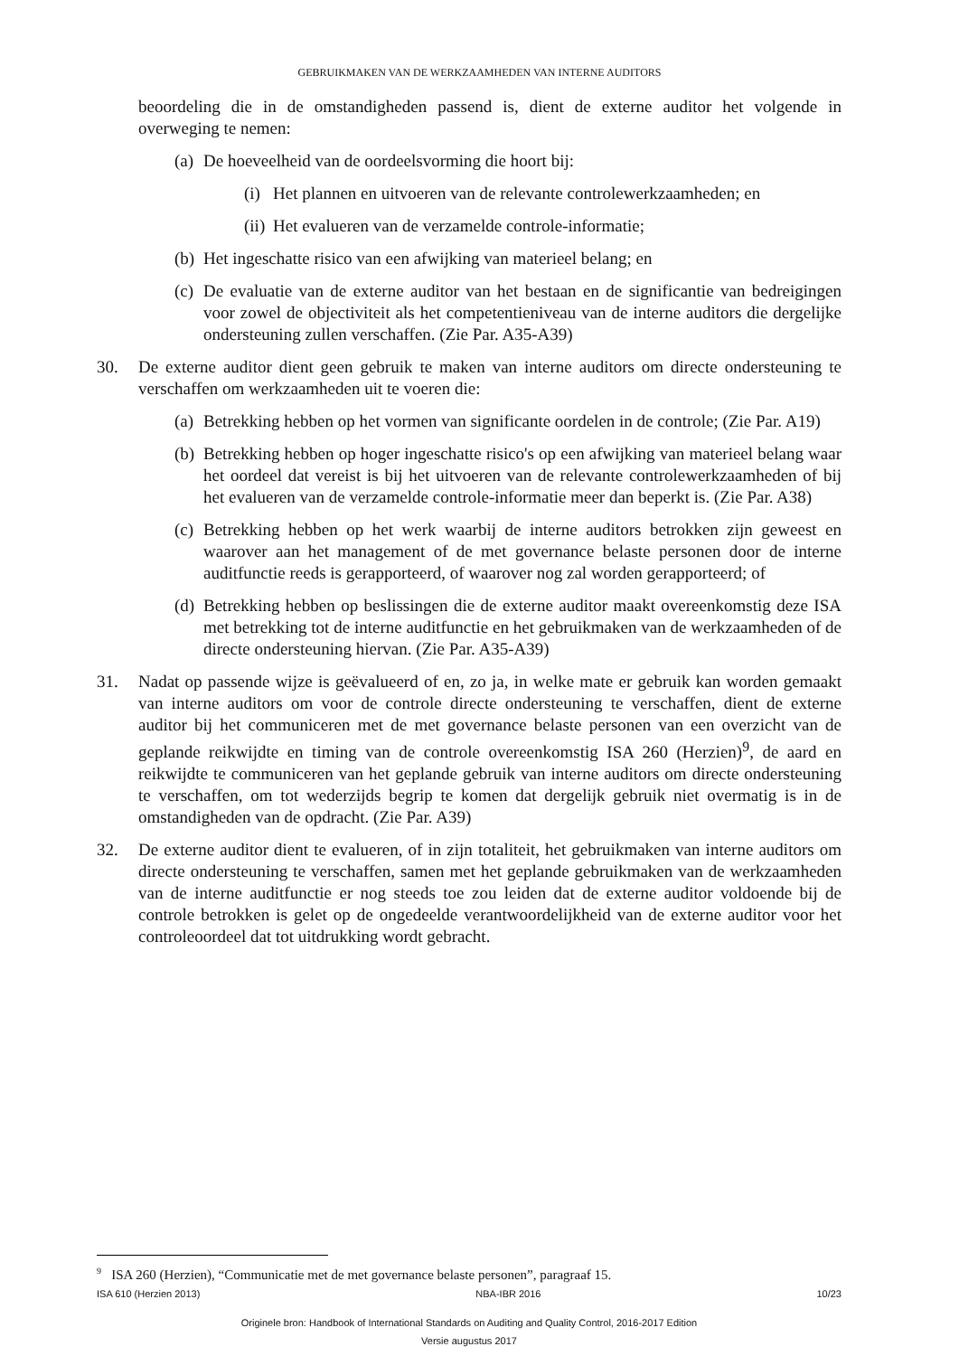GEBRUIKMAKEN VAN DE WERKZAAMHEDEN VAN INTERNE AUDITORS
beoordeling die in de omstandigheden passend is, dient de externe auditor het volgende in overweging te nemen:
(a) De hoeveelheid van de oordeelsvorming die hoort bij:
(i) Het plannen en uitvoeren van de relevante controlewerkzaamheden; en
(ii) Het evalueren van de verzamelde controle-informatie;
(b) Het ingeschatte risico van een afwijking van materieel belang; en
(c) De evaluatie van de externe auditor van het bestaan en de significantie van bedreigingen voor zowel de objectiviteit als het competentieniveau van de interne auditors die dergelijke ondersteuning zullen verschaffen. (Zie Par. A35-A39)
30. De externe auditor dient geen gebruik te maken van interne auditors om directe ondersteuning te verschaffen om werkzaamheden uit te voeren die:
(a) Betrekking hebben op het vormen van significante oordelen in de controle; (Zie Par. A19)
(b) Betrekking hebben op hoger ingeschatte risico's op een afwijking van materieel belang waar het oordeel dat vereist is bij het uitvoeren van de relevante controlewerkzaamheden of bij het evalueren van de verzamelde controle-informatie meer dan beperkt is. (Zie Par. A38)
(c) Betrekking hebben op het werk waarbij de interne auditors betrokken zijn geweest en waarover aan het management of de met governance belaste personen door de interne auditfunctie reeds is gerapporteerd, of waarover nog zal worden gerapporteerd; of
(d) Betrekking hebben op beslissingen die de externe auditor maakt overeenkomstig deze ISA met betrekking tot de interne auditfunctie en het gebruikmaken van de werkzaamheden of de directe ondersteuning hiervan. (Zie Par. A35-A39)
31. Nadat op passende wijze is geëvalueerd of en, zo ja, in welke mate er gebruik kan worden gemaakt van interne auditors om voor de controle directe ondersteuning te verschaffen, dient de externe auditor bij het communiceren met de met governance belaste personen van een overzicht van de geplande reikwijdte en timing van de controle overeenkomstig ISA 260 (Herzien)<sup>9</sup>, de aard en reikwijdte te communiceren van het geplande gebruik van interne auditors om directe ondersteuning te verschaffen, om tot wederzijds begrip te komen dat dergelijk gebruik niet overmatig is in de omstandigheden van de opdracht. (Zie Par. A39)
32. De externe auditor dient te evalueren, of in zijn totaliteit, het gebruikmaken van interne auditors om directe ondersteuning te verschaffen, samen met het geplande gebruikmaken van de werkzaamheden van de interne auditfunctie er nog steeds toe zou leiden dat de externe auditor voldoende bij de controle betrokken is gelet op de ongedeelde verantwoordelijkheid van de externe auditor voor het controleoordeel dat tot uitdrukking wordt gebracht.
<sup>9</sup> ISA 260 (Herzien), “Communicatie met de met governance belaste personen”, paragraaf 15.
ISA 610 (Herzien 2013) NBA-IBR 2016 10/23
Originele bron: Handbook of International Standards on Auditing and Quality Control, 2016-2017 Edition
Versie augustus 2017